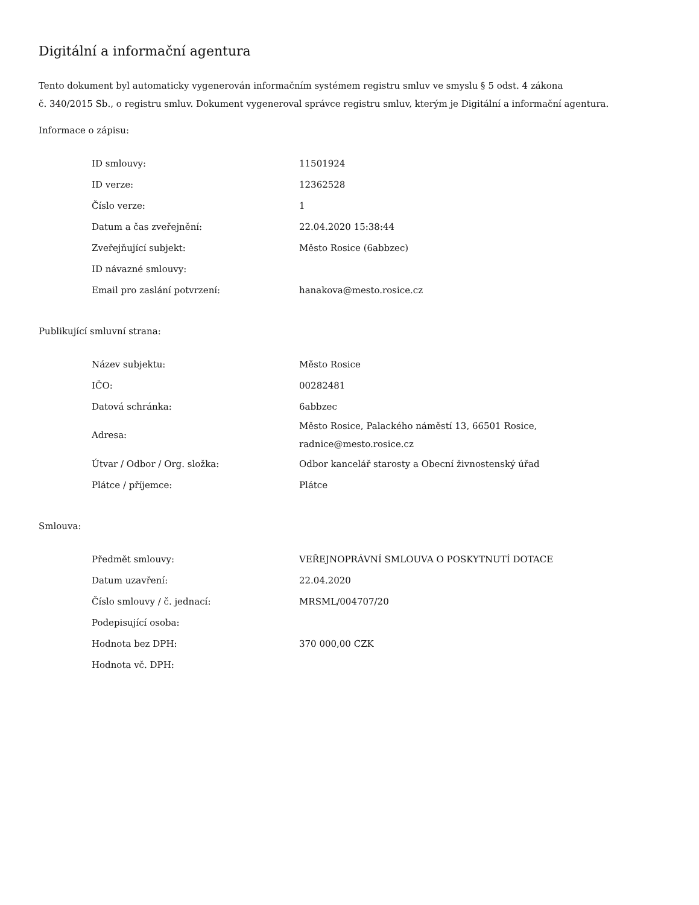Digitální a informační agentura
Tento dokument byl automaticky vygenerován informačním systémem registru smluv ve smyslu § 5 odst. 4 zákona
č. 340/2015 Sb., o registru smluv. Dokument vygeneroval správce registru smluv, kterým je Digitální a informační agentura.
Informace o zápisu:
| ID smlouvy: | 11501924 |
| ID verze: | 12362528 |
| Číslo verze: | 1 |
| Datum a čas zveřejnění: | 22.04.2020 15:38:44 |
| Zveřejňující subjekt: | Město Rosice (6abbzec) |
| ID návazné smlouvy: | |
| Email pro zaslání potvrzení: | hanakova@mesto.rosice.cz |
Publikující smluvní strana:
| Název subjektu: | Město Rosice |
| IČO: | 00282481 |
| Datová schránka: | 6abbzec |
| Adresa: | Město Rosice, Palackého náměstí 13, 66501 Rosice, radnice@mesto.rosice.cz |
| Útvar / Odbor / Org. složka: | Odbor kancelář starosty a Obecní živnostenský úřad |
| Plátce / příjemce: | Plátce |
Smlouva:
| Předmět smlouvy: | VEŘEJNOPRÁVNÍ SMLOUVA O POSKYTNUTÍ DOTACE |
| Datum uzavření: | 22.04.2020 |
| Číslo smlouvy / č. jednací: | MRSML/004707/20 |
| Podepisující osoba: | |
| Hodnota bez DPH: | 370 000,00 CZK |
| Hodnota vč. DPH: | |